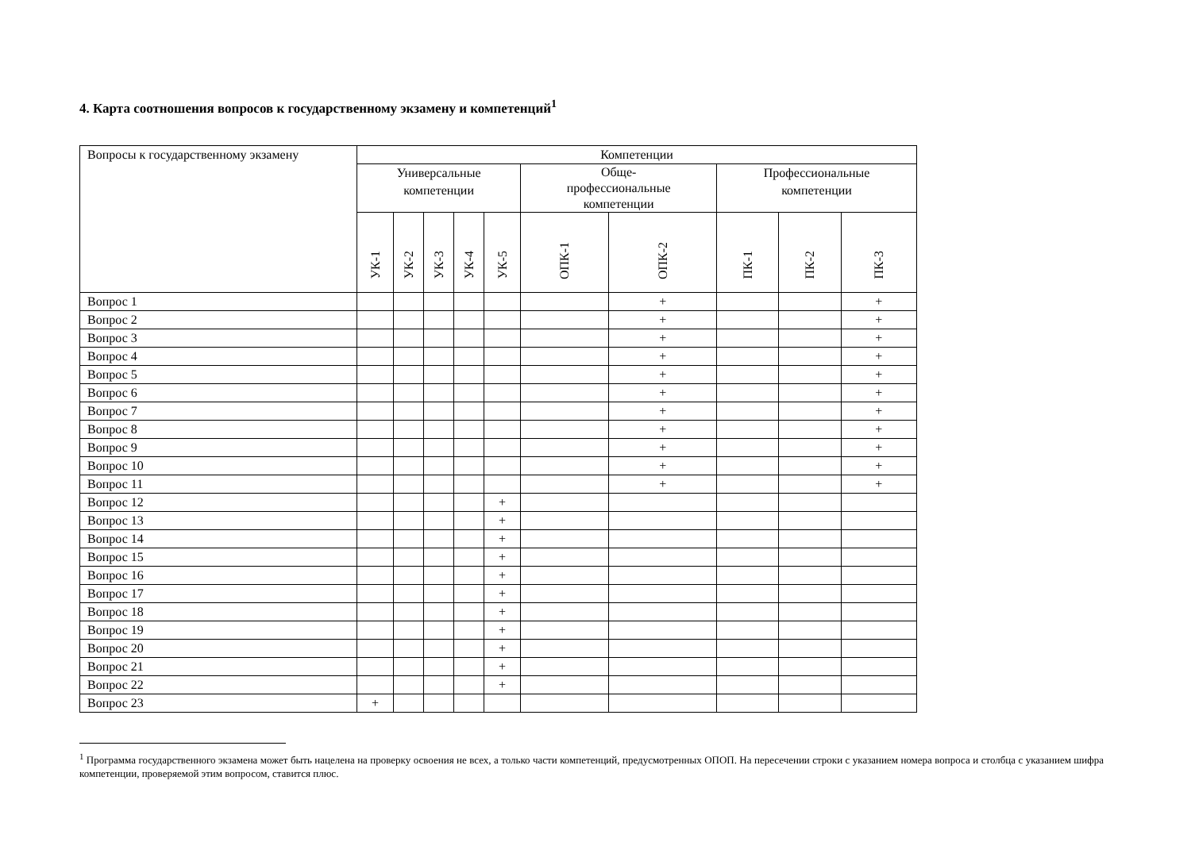4. Карта соотношения вопросов к государственному экзамену и компетенций<sup>1</sup>
| Вопросы к государственному экзамену | Компетенции | | | | | | | | | |
| --- | --- | --- | --- | --- | --- | --- | --- | --- | --- | --- |
| | Универсальные компетенции | | | | | Обще- профессиональные компетенции | | Профессиональные компетенции | | |
| | УК-1 | УК-2 | УК-3 | УК-4 | УК-5 | ОПК-1 | ОПК-2 | ПК-1 | ПК-2 | ПК-3 |
| Вопрос 1 | | | | | | | + | | | + |
| Вопрос 2 | | | | | | | + | | | + |
| Вопрос 3 | | | | | | | + | | | + |
| Вопрос 4 | | | | | | | + | | | + |
| Вопрос 5 | | | | | | | + | | | + |
| Вопрос 6 | | | | | | | + | | | + |
| Вопрос 7 | | | | | | | + | | | + |
| Вопрос 8 | | | | | | | + | | | + |
| Вопрос 9 | | | | | | | + | | | + |
| Вопрос 10 | | | | | | | + | | | + |
| Вопрос 11 | | | | | | | + | | | + |
| Вопрос 12 | | | | | + | | | | | |
| Вопрос 13 | | | | | + | | | | | |
| Вопрос 14 | | | | | + | | | | | |
| Вопрос 15 | | | | | + | | | | | |
| Вопрос 16 | | | | | + | | | | | |
| Вопрос 17 | | | | | + | | | | | |
| Вопрос 18 | | | | | + | | | | | |
| Вопрос 19 | | | | | + | | | | | |
| Вопрос 20 | | | | | + | | | | | |
| Вопрос 21 | | | | | + | | | | | |
| Вопрос 22 | | | | | + | | | | | |
| Вопрос 23 | + | | | | | | | | | |
<sup>1</sup> Программа государственного экзамена может быть нацелена на проверку освоения не всех, а только части компетенций, предусмотренных ОПОП. На пересечении строки с указанием номера вопроса и столбца с указанием шифра компетенции, проверяемой этим вопросом, ставится плюс.